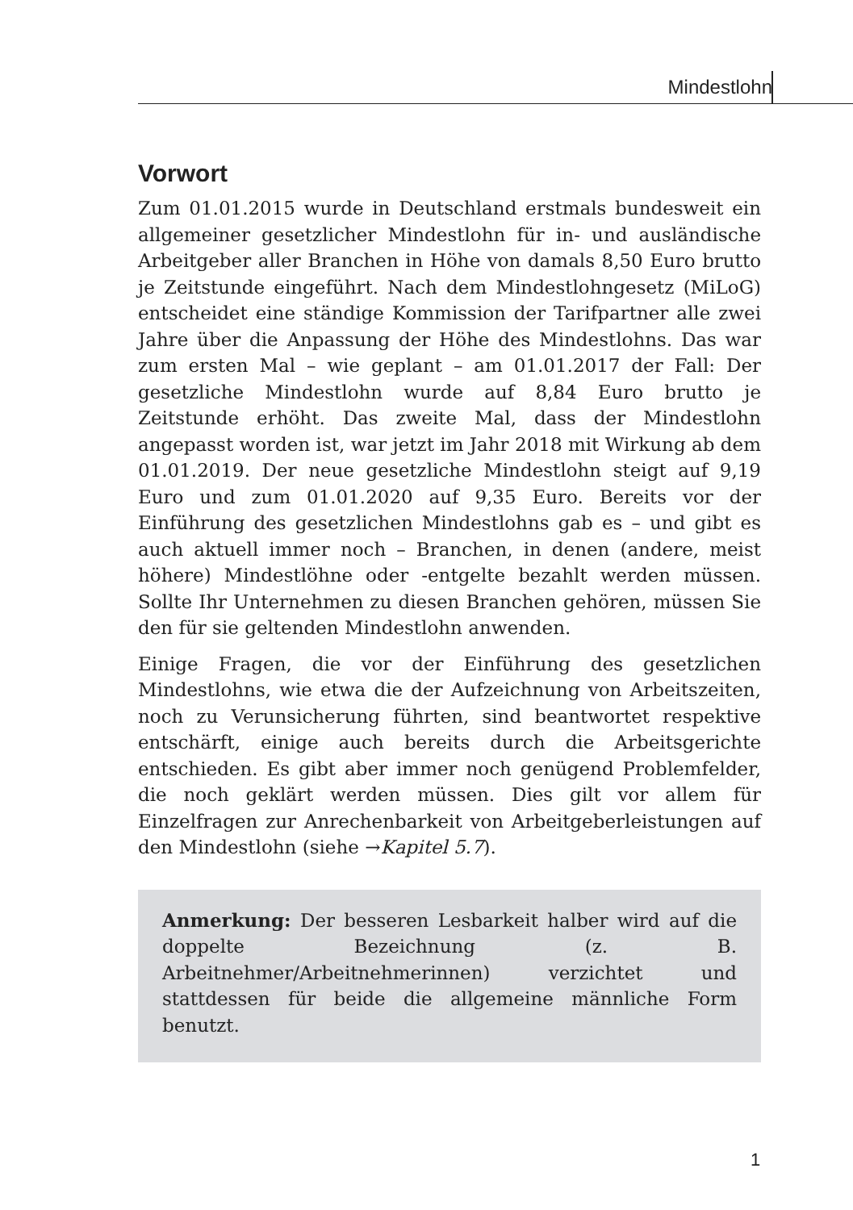Mindestlohn
Vorwort
Zum 01.01.2015 wurde in Deutschland erstmals bundesweit ein allgemeiner gesetzlicher Mindestlohn für in- und ausländische Arbeitgeber aller Branchen in Höhe von damals 8,50 Euro brutto je Zeitstunde eingeführt. Nach dem Mindestlohngesetz (MiLoG) entscheidet eine ständige Kommission der Tarifpartner alle zwei Jahre über die Anpassung der Höhe des Mindestlohns. Das war zum ersten Mal – wie geplant – am 01.01.2017 der Fall: Der gesetzliche Mindestlohn wurde auf 8,84 Euro brutto je Zeitstunde erhöht. Das zweite Mal, dass der Mindestlohn angepasst worden ist, war jetzt im Jahr 2018 mit Wirkung ab dem 01.01.2019. Der neue gesetzliche Mindestlohn steigt auf 9,19 Euro und zum 01.01.2020 auf 9,35 Euro. Bereits vor der Einführung des gesetzlichen Mindestlohns gab es – und gibt es auch aktuell immer noch – Branchen, in denen (andere, meist höhere) Mindestlöhne oder -entgelte bezahlt werden müssen. Sollte Ihr Unternehmen zu diesen Branchen gehören, müssen Sie den für sie geltenden Mindestlohn anwenden.
Einige Fragen, die vor der Einführung des gesetzlichen Mindestlohns, wie etwa die der Aufzeichnung von Arbeitszeiten, noch zu Verunsicherung führten, sind beantwortet respektive entschärft, einige auch bereits durch die Arbeitsgerichte entschieden. Es gibt aber immer noch genügend Problemfelder, die noch geklärt werden müssen. Dies gilt vor allem für Einzelfragen zur Anrechenbarkeit von Arbeitgeberleistungen auf den Mindestlohn (siehe →Kapitel 5.7).
Anmerkung: Der besseren Lesbarkeit halber wird auf die doppelte Bezeichnung (z. B. Arbeitnehmer/Arbeitnehmerinnen) verzichtet und stattdessen für beide die allgemeine männliche Form benutzt.
1